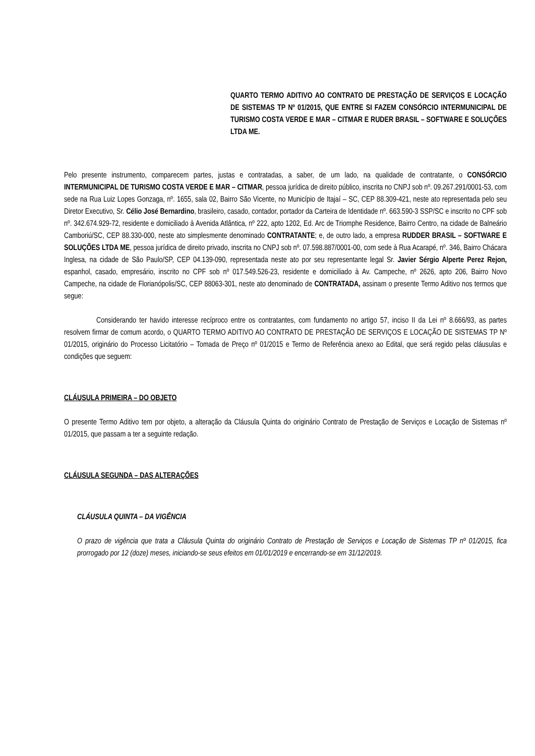QUARTO TERMO ADITIVO AO CONTRATO DE PRESTAÇÃO DE SERVIÇOS E LOCAÇÃO DE SISTEMAS TP Nº 01/2015, QUE ENTRE SI FAZEM CONSÓRCIO INTERMUNICIPAL DE TURISMO COSTA VERDE E MAR – CITMAR E RUDER BRASIL – SOFTWARE E SOLUÇÕES LTDA ME.
Pelo presente instrumento, comparecem partes, justas e contratadas, a saber, de um lado, na qualidade de contratante, o CONSÓRCIO INTERMUNICIPAL DE TURISMO COSTA VERDE E MAR – CITMAR, pessoa jurídica de direito público, inscrita no CNPJ sob nº. 09.267.291/0001-53, com sede na Rua Luiz Lopes Gonzaga, nº. 1655, sala 02, Bairro São Vicente, no Município de Itajaí – SC, CEP 88.309-421, neste ato representada pelo seu Diretor Executivo, Sr. Célio José Bernardino, brasileiro, casado, contador, portador da Carteira de Identidade nº. 663.590-3 SSP/SC e inscrito no CPF sob nº. 342.674.929-72, residente e domiciliado à Avenida Atlântica, nº 222, apto 1202, Ed. Arc de Triomphe Residence, Bairro Centro, na cidade de Balneário Camboriú/SC, CEP 88.330-000, neste ato simplesmente denominado CONTRATANTE; e, de outro lado, a empresa RUDDER BRASIL – SOFTWARE E SOLUÇÕES LTDA ME, pessoa jurídica de direito privado, inscrita no CNPJ sob nº. 07.598.887/0001-00, com sede à Rua Acarapé, nº. 346, Bairro Chácara Inglesa, na cidade de São Paulo/SP, CEP 04.139-090, representada neste ato por seu representante legal Sr. Javier Sérgio Alperte Perez Rejon, espanhol, casado, empresário, inscrito no CPF sob nº 017.549.526-23, residente e domiciliado à Av. Campeche, nº 2626, apto 206, Bairro Novo Campeche, na cidade de Florianópolis/SC, CEP 88063-301, neste ato denominado de CONTRATADA, assinam o presente Termo Aditivo nos termos que segue:
Considerando ter havido interesse recíproco entre os contratantes, com fundamento no artigo 57, inciso II da Lei nº 8.666/93, as partes resolvem firmar de comum acordo, o QUARTO TERMO ADITIVO AO CONTRATO DE PRESTAÇÃO DE SERVIÇOS E LOCAÇÃO DE SISTEMAS TP Nº 01/2015, originário do Processo Licitatório – Tomada de Preço nº 01/2015 e Termo de Referência anexo ao Edital, que será regido pelas cláusulas e condições que seguem:
CLÁUSULA PRIMEIRA – DO OBJETO
O presente Termo Aditivo tem por objeto, a alteração da Cláusula Quinta do originário Contrato de Prestação de Serviços e Locação de Sistemas nº 01/2015, que passam a ter a seguinte redação.
CLÁUSULA SEGUNDA – DAS ALTERAÇÕES
CLÁUSULA QUINTA – DA VIGÊNCIA
O prazo de vigência que trata a Cláusula Quinta do originário Contrato de Prestação de Serviços e Locação de Sistemas TP nº 01/2015, fica prorrogado por 12 (doze) meses, iniciando-se seus efeitos em 01/01/2019 e encerrando-se em 31/12/2019.